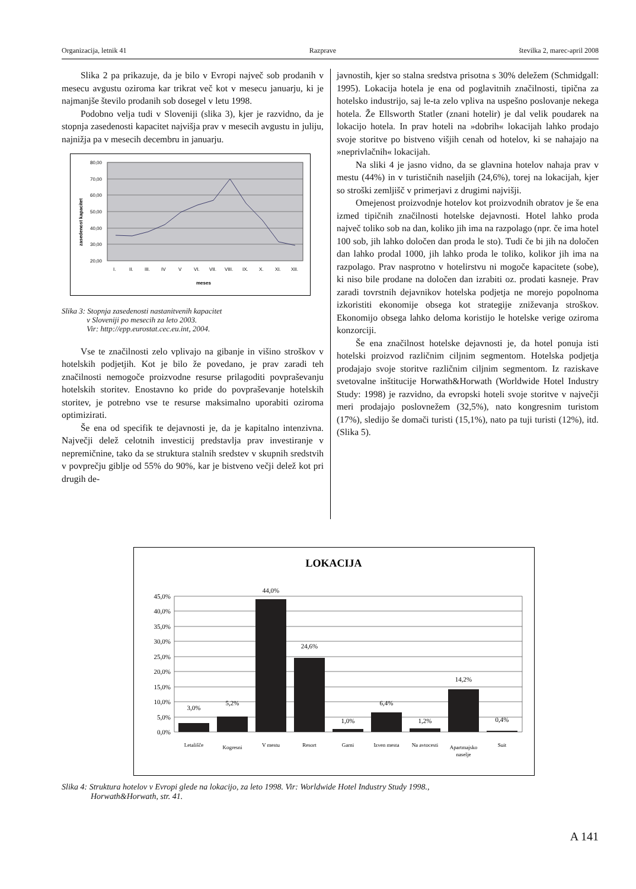Organizacija, letnik 41 Razprave številka 2, marec-april 2008
Slika 2 pa prikazuje, da je bilo v Evropi največ sob prodanih v mesecu avgustu oziroma kar trikrat več kot v mesecu januarju, ki je najmanjše število prodanih sob dosegel v letu 1998.
Podobno velja tudi v Sloveniji (slika 3), kjer je razvidno, da je stopnja zasedenosti kapacitet najvišja prav v mesecih avgustu in juliju, najnižja pa v mesecih decembru in januarju.
80,00
70,00
60,00
50,00
40,00
30,00
20,00
zasedenost kapacitet
I.
II.
III.
IV
V
VI.
VII.
VIII.
IX.
X.
XI.
XII.
meses
Slika 3: Stopnja zasedenosti nastanitvenih kapacitet
v Sloveniji po mesecih za leto 2003.
Vir: http://epp.eurostat.cec.eu.int, 2004.
Vse te značilnosti zelo vplivajo na gibanje in višino stroškov v hotelskih podjetjih. Kot je bilo že povedano, je prav zaradi teh značilnosti nemogoče proizvodne resurse prilagoditi povpraševanju hotelskih storitev. Enostavno ko pride do povpraševanje hotelskih storitev, je potrebno vse te resurse maksimalno uporabiti oziroma optimizirati.
Še ena od specifik te dejavnosti je, da je kapitalno intenzivna. Največji delež celotnih investicij predstavlja prav investiranje v nepremičnine, tako da se struktura stalnih sredstev v skupnih sredstvih v povprečju giblje od 55% do 90%, kar je bistveno večji delež kot pri drugih de-
javnostih, kjer so stalna sredstva prisotna s 30% deležem (Schmidgall: 1995). Lokacija hotela je ena od poglavitnih značilnosti, tipična za hotelsko industrijo, saj le-ta zelo vpliva na uspešno poslovanje nekega hotela. Že Ellsworth Statler (znani hotelir) je dal velik poudarek na lokacijo hotela. In prav hoteli na »dobrih« lokacijah lahko prodajo svoje storitve po bistveno višjih cenah od hotelov, ki se nahajajo na »neprivlačnih« lokacijah.
Na sliki 4 je jasno vidno, da se glavnina hotelov nahaja prav v mestu (44%) in v turističnih naseljih (24,6%), torej na lokacijah, kjer so stroški zemljišč v primerjavi z drugimi najvišji.
Omejenost proizvodnje hotelov kot proizvodnih obratov je še ena izmed tipičnih značilnosti hotelske dejavnosti. Hotel lahko proda največ toliko sob na dan, koliko jih ima na razpolago (npr. če ima hotel 100 sob, jih lahko določen dan proda le sto). Tudi če bi jih na določen dan lahko prodal 1000, jih lahko proda le toliko, kolikor jih ima na razpolago. Prav nasprotno v hotelirstvu ni mogoče kapacitete (sobe), ki niso bile prodane na določen dan izrabiti oz. prodati kasneje. Prav zaradi tovrstnih dejavnikov hotelska podjetja ne morejo popolnoma izkoristiti ekonomije obsega kot strategije zniževanja stroškov. Ekonomijo obsega lahko deloma koristijo le hotelske verige oziroma konzorciji.
Še ena značilnost hotelske dejavnosti je, da hotel ponuja isti hotelski proizvod različnim ciljnim segmentom. Hotelska podjetja prodajajo svoje storitve različnim ciljnim segmentom. Iz raziskave svetovalne inštitucije Horwath&Horwath (Worldwide Hotel Industry Study: 1998) je razvidno, da evropski hoteli svoje storitve v največji meri prodajajo poslovnežem (32,5%), nato kongresnim turistom (17%), sledijo še domači turisti (15,1%), nato pa tuji turisti (12%), itd. (Slika 5).
LOKACIJA
45,0%
40,0%
35,0%
30,0%
25,0%
20,0%
15,0%
10,0%
5,0%
0,0%
3,0%
5,2%
44,0%
24,6%
1,0%
6,4%
1,2%
14,2%
0,4%
Letališče
Kogresni
V mestu
Resort
Garni
Izven mesta
Na avtocesti
Apartmajsko
naselje
Suit
Slika 4: Struktura hotelov v Evropi glede na lokacijo, za leto 1998. Vir: Worldwide Hotel Industry Study 1998.,
Horwath&Horwath, str. 41.
A 141